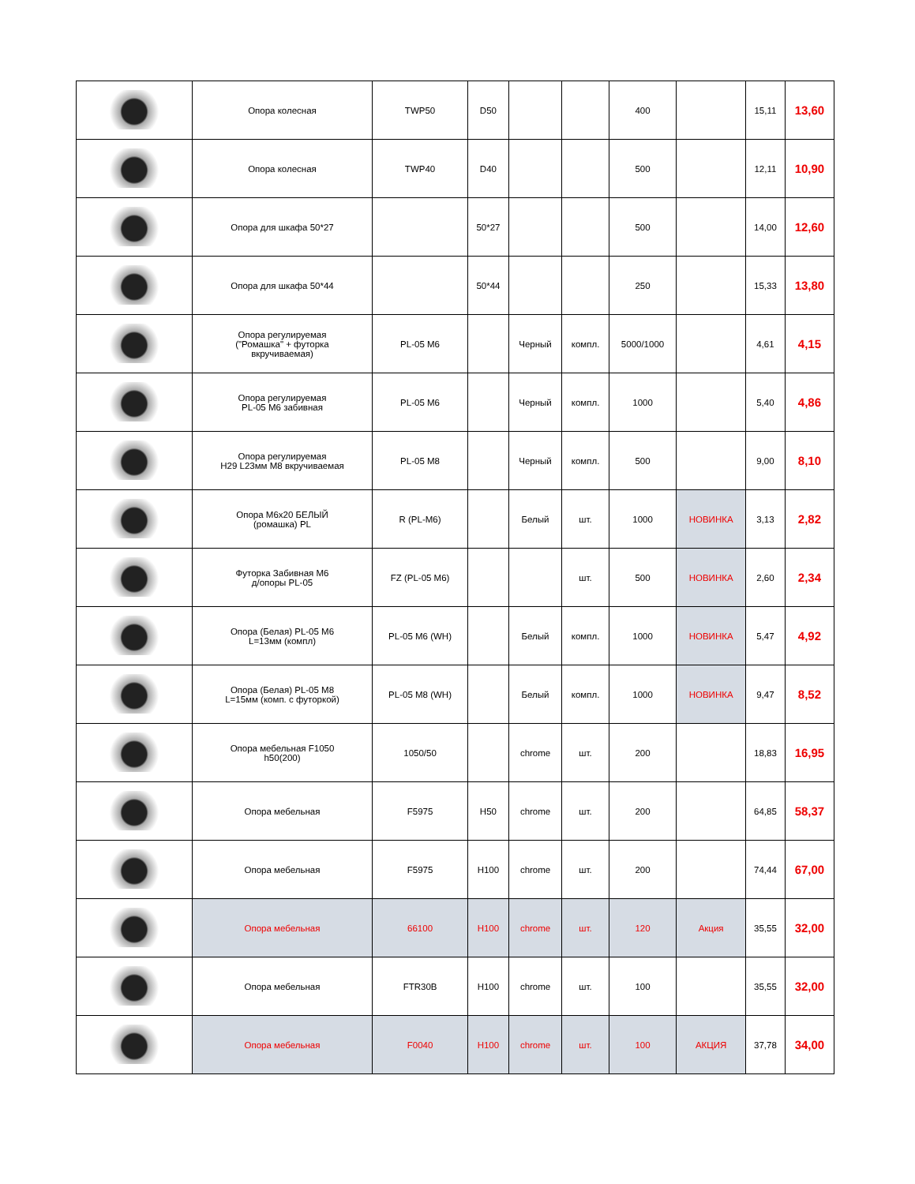| | Опора колесная | TWP50 | D50 | | | 400 | | 15,11 | 13,60 |
| | Опора колесная | TWP40 | D40 | | | 500 | | 12,11 | 10,90 |
| | Опора для шкафа 50*27 | | 50*27 | | | 500 | | 14,00 | 12,60 |
| | Опора для шкафа 50*44 | | 50*44 | | | 250 | | 15,33 | 13,80 |
| | Опора регулируемая ("Ромашка" + футорка вкручиваемая) | PL-05 M6 | | Черный | компл. | 5000/1000 | | 4,61 | 4,15 |
| | Опора регулируемая PL-05 M6 забивная | PL-05 M6 | | Черный | компл. | 1000 | | 5,40 | 4,86 |
| | Опора регулируемая H29 L23мм M8 вкручиваемая | PL-05 M8 | | Черный | компл. | 500 | | 9,00 | 8,10 |
| | Опора M6x20 БЕЛЫЙ (ромашка) PL | R (PL-M6) | | Белый | шт. | 1000 | НОВИНКА | 3,13 | 2,82 |
| | Футорка Забивная М6 д/опоры PL-05 | FZ (PL-05 M6) | | | шт. | 500 | НОВИНКА | 2,60 | 2,34 |
| | Опора (Белая) PL-05 M6 L=13мм (компл) | PL-05 M6 (WH) | | Белый | компл. | 1000 | НОВИНКА | 5,47 | 4,92 |
| | Опора (Белая) PL-05 M8 L=15мм (комп. с футоркой) | PL-05 M8 (WH) | | Белый | компл. | 1000 | НОВИНКА | 9,47 | 8,52 |
| | Опора мебельная F1050 h50(200) | 1050/50 | | chrome | шт. | 200 | | 18,83 | 16,95 |
| | Опора мебельная | F5975 | H50 | chrome | шт. | 200 | | 64,85 | 58,37 |
| | Опора мебельная | F5975 | H100 | chrome | шт. | 200 | | 74,44 | 67,00 |
| | Опора мебельная | 66100 | H100 | chrome | шт. | 120 | Акция | 35,55 | 32,00 |
| | Опора мебельная | FTR30B | H100 | chrome | шт. | 100 | | 35,55 | 32,00 |
| | Опора мебельная | F0040 | H100 | chrome | шт. | 100 | АКЦИЯ | 37,78 | 34,00 |